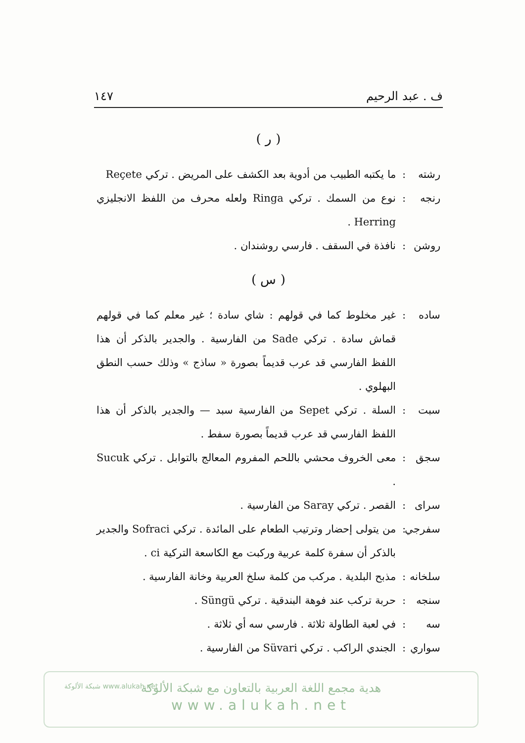ف . عبد الرحيم ١٤٧
( ر )
رشته: ما يكتبه الطبيب من أدوية بعد الكشف على المريض . تركي Reçete
رنجه: نوع من السمك . تركي Ringa ولعله محرف من اللفظ الانجليزي Herring .
روشن: نافذة في السقف . فارسي روشندان .
( س )
ساده: غير مخلوط كما في قولهم : شاي سادة ؛ غير معلم كما في قولهم قماش سادة . تركي Sade من الفارسية . والجدير بالذكر أن هذا اللفظ الفارسي قد عرب قديماً بصورة « ساذج » وذلك حسب النطق البهلوي .
سبت: السلة . تركي Sepet من الفارسية سبد — والجدير بالذكر أن هذا اللفظ الفارسي قد عرب قديماً بصورة سفط .
سجق: معى الخروف محشي باللحم المفروم المعالج بالتوابل . تركي Sucuk .
سراى: القصر . تركي Saray من الفارسية .
سفرجي: من يتولى إحضار وترتيب الطعام على المائدة . تركي Sofraci والجدير بالذكر أن سفرة كلمة عربية وركبت مع الكاسعة التركية ci .
سلخانه: مذبح البلدية . مركب من كلمة سلخ العربية وخانة الفارسية .
سنجه: حربة تركب عند فوهة البندقية . تركي Süngü .
سه: في لعبة الطاولة ثلاثة . فارسي سه أي ثلاثة .
سواري: الجندي الراكب . تركي Süvari من الفارسية .
هدية مجمع اللغة العربية بالتعاون مع شبكة الألوكة
www.alukah.net
شبكة الألوكة www.alukah.net